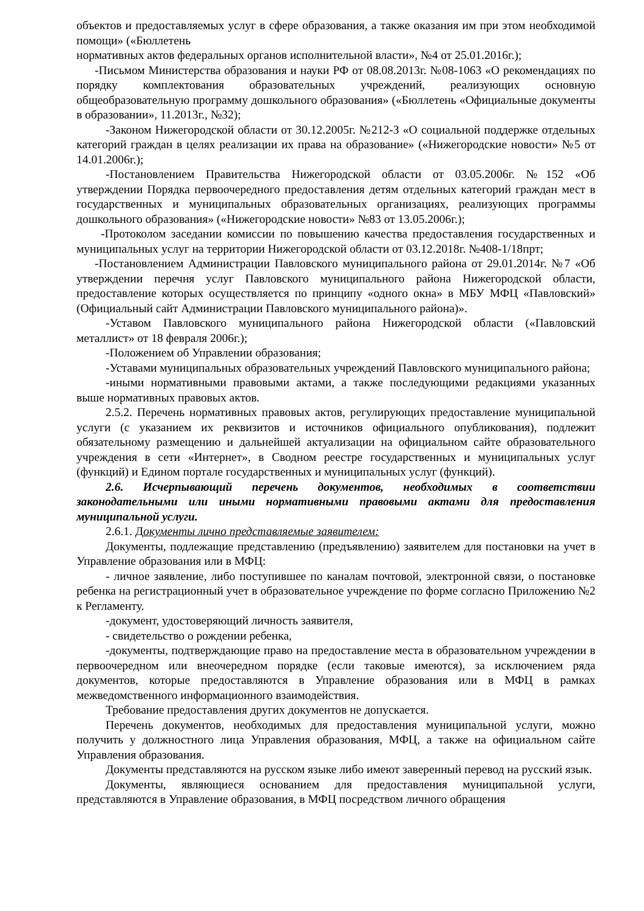объектов и предоставляемых услуг в сфере образования, а также оказания им при этом необходимой помощи» («Бюллетень
нормативных актов федеральных органов исполнительной власти», №4 от 25.01.2016г.);
-Письмом Министерства образования и науки РФ от 08.08.2013г. №08-1063 «О рекомендациях по порядку комплектования образовательных учреждений, реализующих основную общеобразовательную программу дошкольного образования» («Бюллетень «Официальные документы в образовании», 11.2013г., №32);
-Законом Нижегородской области от 30.12.2005г. №212-З «О социальной поддержке отдельных категорий граждан в целях реализации их права на образование» («Нижегородские новости» №5 от 14.01.2006г.);
-Постановлением Правительства Нижегородской области от 03.05.2006г. №152 «Об утверждении Порядка первоочередного предоставления детям отдельных категорий граждан мест в государственных и муниципальных образовательных организациях, реализующих программы дошкольного образования» («Нижегородские новости» №83 от 13.05.2006г.);
-Протоколом заседании комиссии по повышению качества предоставления государственных и муниципальных услуг на территории Нижегородской области от 03.12.2018г. №408-1/18прт;
-Постановлением Администрации Павловского муниципального района от 29.01.2014г. №7 «Об утверждении перечня услуг Павловского муниципального района Нижегородской области, предоставление которых осуществляется по принципу «одного окна» в МБУ МФЦ «Павловский» (Официальный сайт Администрации Павловского муниципального района)».
-Уставом Павловского муниципального района Нижегородской области («Павловский металлист» от 18 февраля 2006г.);
-Положением об Управлении образования;
-Уставами муниципальных образовательных учреждений Павловского муниципального района;
-иными нормативными правовыми актами, а также последующими редакциями указанных выше нормативных правовых актов.
2.5.2. Перечень нормативных правовых актов, регулирующих предоставление муниципальной услуги (с указанием их реквизитов и источников официального опубликования), подлежит обязательному размещению и дальнейшей актуализации на официальном сайте образовательного учреждения в сети «Интернет», в Сводном реестре государственных и муниципальных услуг (функций) и Едином портале государственных и муниципальных услуг (функций).
2.6. Исчерпывающий перечень документов, необходимых в соответствии законодательными или иными нормативными правовыми актами для предоставления муниципальной услуги.
2.6.1. Документы лично представляемые заявителем:
Документы, подлежащие представлению (предъявлению) заявителем для постановки на учет в Управление образования или в МФЦ:
- личное заявление, либо поступившее по каналам почтовой, электронной связи, о постановке ребенка на регистрационный учет в образовательное учреждение по форме согласно Приложению №2 к Регламенту.
-документ, удостоверяющий личность заявителя,
- свидетельство о рождении ребенка,
-документы, подтверждающие право на предоставление места в образовательном учреждении в первоочередном или внеочередном порядке (если таковые имеются), за исключением ряда документов, которые предоставляются в Управление образования или в МФЦ в рамках межведомственного информационного взаимодействия.
Требование предоставления других документов не допускается.
Перечень документов, необходимых для предоставления муниципальной услуги, можно получить у должностного лица Управления образования, МФЦ, а также на официальном сайте Управления образования.
Документы представляются на русском языке либо имеют заверенный перевод на русский язык.
Документы, являющиеся основанием для предоставления муниципальной услуги, представляются в Управление образования, в МФЦ посредством личного обращения